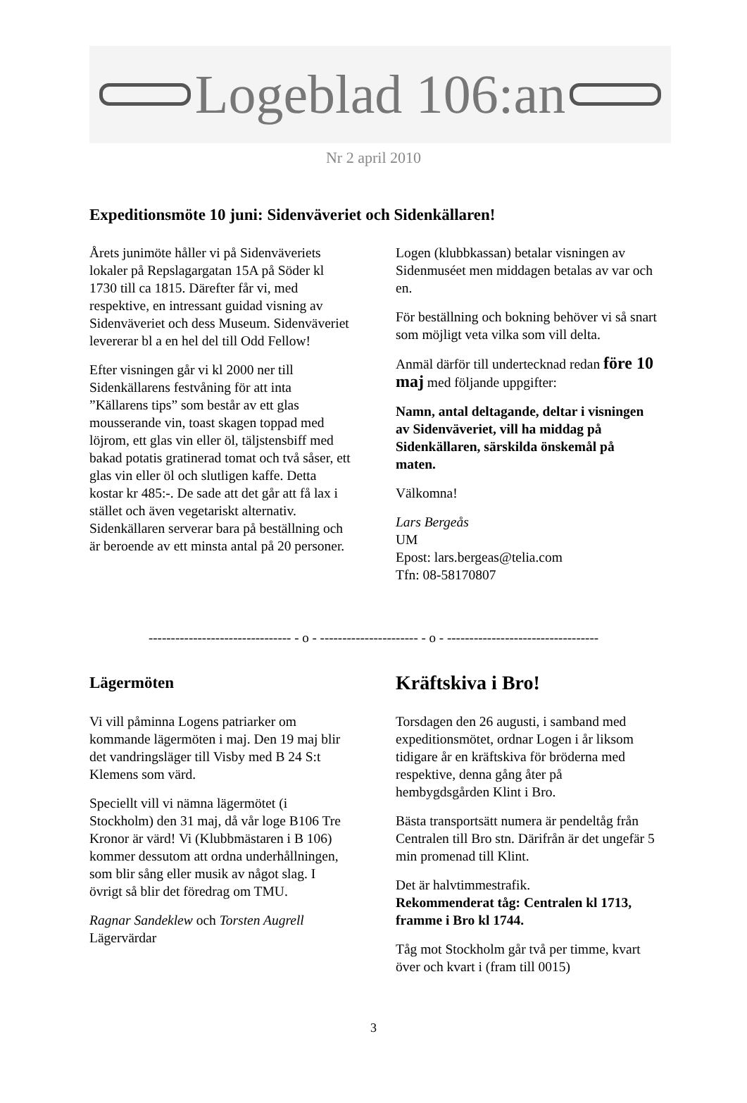Logeblad 106:an
Nr 2 april 2010
Expeditionsmöte 10 juni: Sidenväveriet och Sidenkällaren!
Årets junimöte håller vi på Sidenväveriets lokaler på Repslagargatan 15A på Söder kl 1730 till ca 1815. Därefter får vi, med respektive, en intressant guidad visning av Sidenväveriet och dess Museum. Sidenväveriet levererar bl a en hel del till Odd Fellow!
Efter visningen går vi kl 2000 ner till Sidenkällarens festvåning för att inta ”Källarens tips” som består av ett glas mousserande vin, toast skagen toppad med löjrom, ett glas vin eller öl, täljstensbiff med bakad potatis gratinerad tomat och två såser, ett glas vin eller öl och slutligen kaffe. Detta kostar kr 485:-. De sade att det går att få lax i stället och även vegetariskt alternativ. Sidenkällaren serverar bara på beställning och är beroende av ett minsta antal på 20 personer.
Logen (klubbkassan) betalar visningen av Sidenmuséet men middagen betalas av var och en.
För beställning och bokning behöver vi så snart som möjligt veta vilka som vill delta.
Anmäl därför till undertecknad redan före 10 maj med följande uppgifter:
Namn, antal deltagande, deltar i visningen av Sidenväveriet, vill ha middag på Sidenkällaren, särskilda önskemål på maten.
Välkomna!
Lars Bergeås
UM
Epost: lars.bergeas@telia.com
Tfn: 08-58170807
-------------------------------- - o - ---------------------- - o - ----------------------------------
Lägermöten
Vi vill påminna Logens patriarker om kommande lägermöten i maj. Den 19 maj blir det vandringsläger till Visby med B 24 S:t Klemens som värd.
Speciellt vill vi nämna lägermötet (i Stockholm) den 31 maj, då vår loge B106 Tre Kronor är värd! Vi (Klubbmästaren i B 106) kommer dessutom att ordna underhållningen, som blir sång eller musik av något slag. I övrigt så blir det föredrag om TMU.
Ragnar Sandeklew och Torsten Augrell
Lägervärdar
Kräftskiva i Bro!
Torsdagen den 26 augusti, i samband med expeditionsmötet, ordnar Logen i år liksom tidigare år en kräftskiva för bröderna med respektive, denna gång åter på hembygdsgården Klint i Bro.
Bästa transportsätt numera är pendeltåg från Centralen till Bro stn. Därifrån är det ungefär 5 min promenad till Klint.
Det är halvtimmestrafik.
Rekommenderat tåg: Centralen kl 1713, framme i Bro kl 1744.
Tåg mot Stockholm går två per timme, kvart över och kvart i (fram till 0015)
3